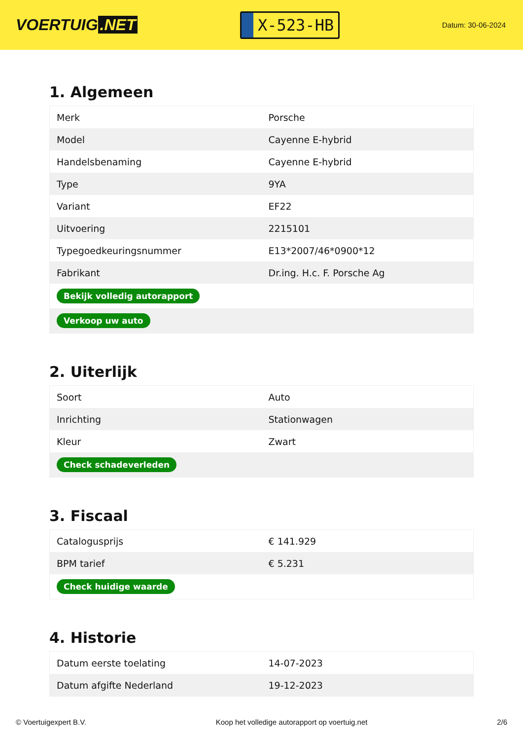VOERTUIG.NET
X-523-HB
Datum: 30-06-2024
1. Algemeen
| Merk | Porsche |
| Model | Cayenne E-hybrid |
| Handelsbenaming | Cayenne E-hybrid |
| Type | 9YA |
| Variant | EF22 |
| Uitvoering | 2215101 |
| Typegoedkeuringsnummer | E13*2007/46*0900*12 |
| Fabrikant | Dr.ing. H.c. F. Porsche Ag |
| Bekijk volledig autorapport | |
| Verkoop uw auto | |
2. Uiterlijk
| Soort | Auto |
| Inrichting | Stationwagen |
| Kleur | Zwart |
| Check schadeverleden | |
3. Fiscaal
| Catalogusprijs | € 141.929 |
| BPM tarief | € 5.231 |
| Check huidige waarde | |
4. Historie
| Datum eerste toelating | 14-07-2023 |
| Datum afgifte Nederland | 19-12-2023 |
© Voertuigexpert B.V. Koop het volledige autorapport op voertuig.net 2/6